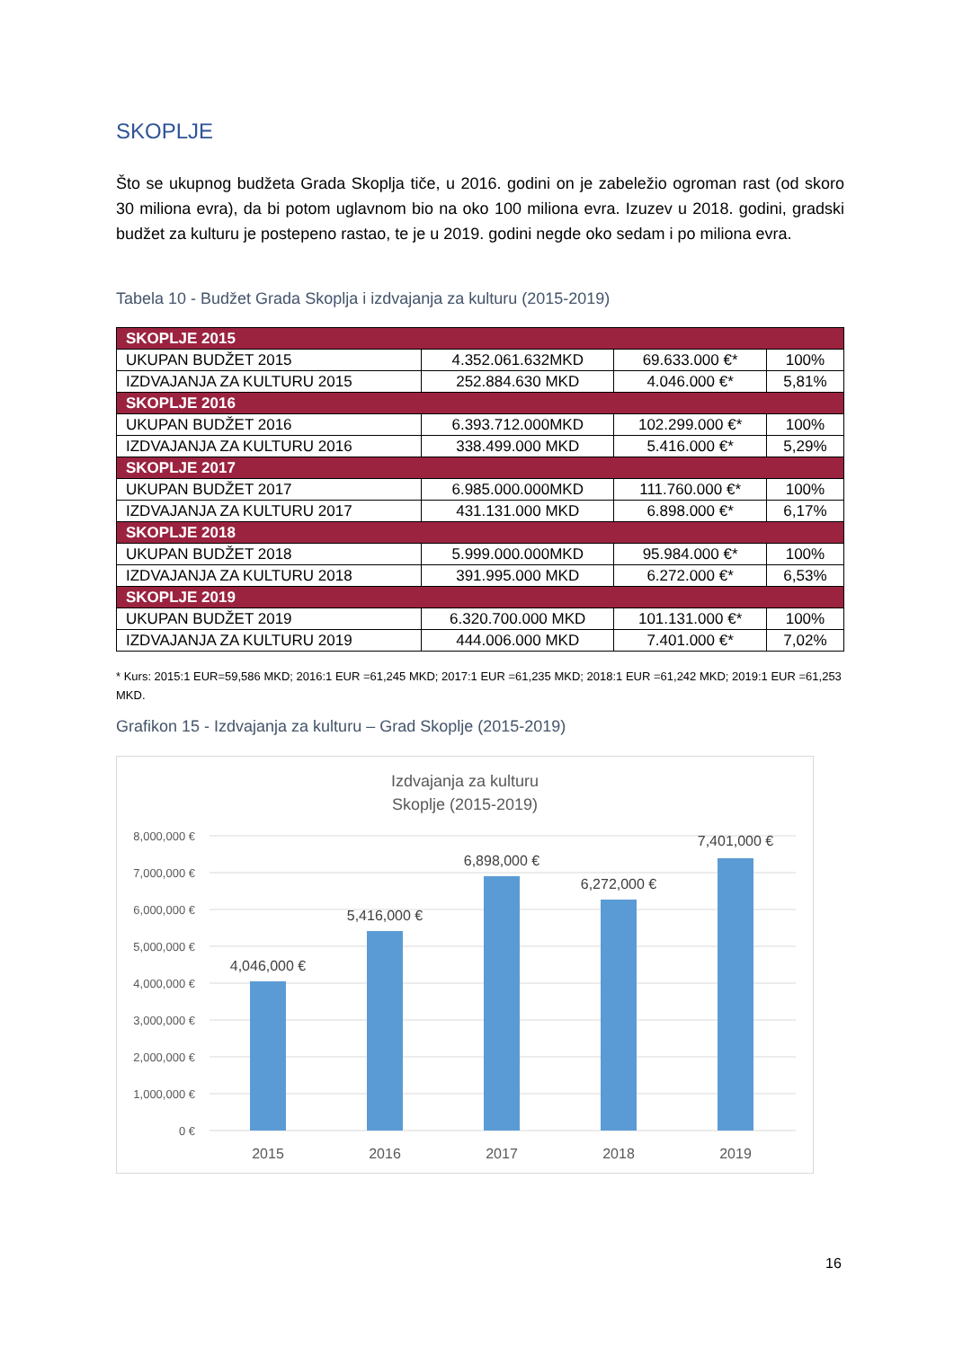SKOPLJE
Što se ukupnog budžeta Grada Skoplja tiče, u 2016. godini on je zabeležio ogroman rast (od skoro 30 miliona evra), da bi potom uglavnom bio na oko 100 miliona evra. Izuzev u 2018. godini, gradski budžet za kulturu je postepeno rastao, te je u 2019. godini negde oko sedam i po miliona evra.
Tabela 10 - Budžet Grada Skoplja i izdvajanja za kulturu (2015-2019)
| SKOPLJE 2015 | | | |
| --- | --- | --- | --- |
| UKUPAN BUDŽET 2015 | 4.352.061.632MKD | 69.633.000 €* | 100% |
| IZDVAJANJA ZA KULTURU 2015 | 252.884.630 MKD | 4.046.000 €* | 5,81% |
| SKOPLJE 2016 | | | |
| UKUPAN BUDŽET 2016 | 6.393.712.000MKD | 102.299.000 €* | 100% |
| IZDVAJANJA ZA KULTURU 2016 | 338.499.000 MKD | 5.416.000 €* | 5,29% |
| SKOPLJE 2017 | | | |
| UKUPAN BUDŽET 2017 | 6.985.000.000MKD | 111.760.000 €* | 100% |
| IZDVAJANJA ZA KULTURU 2017 | 431.131.000 MKD | 6.898.000 €* | 6,17% |
| SKOPLJE 2018 | | | |
| UKUPAN BUDŽET 2018 | 5.999.000.000MKD | 95.984.000 €* | 100% |
| IZDVAJANJA ZA KULTURU 2018 | 391.995.000 MKD | 6.272.000 €* | 6,53% |
| SKOPLJE 2019 | | | |
| UKUPAN BUDŽET 2019 | 6.320.700.000 MKD | 101.131.000 €* | 100% |
| IZDVAJANJA ZA KULTURU 2019 | 444.006.000 MKD | 7.401.000 €* | 7,02% |
* Kurs: 2015:1 EUR=59,586 MKD; 2016:1 EUR =61,245 MKD; 2017:1 EUR =61,235 MKD; 2018:1 EUR =61,242 MKD; 2019:1 EUR =61,253 MKD.
Grafikon 15 - Izdvajanja za kulturu – Grad Skoplje (2015-2019)
Izdvajanja za kulturu
Skoplje (2015-2019)
8,000,000 €
7,000,000 €
6,000,000 €
5,000,000 €
4,000,000 €
3,000,000 €
2,000,000 €
1,000,000 €
0 €
4,046,000 €
5,416,000 €
6,898,000 €
6,272,000 €
7,401,000 €
2015
2016
2017
2018
2019
16